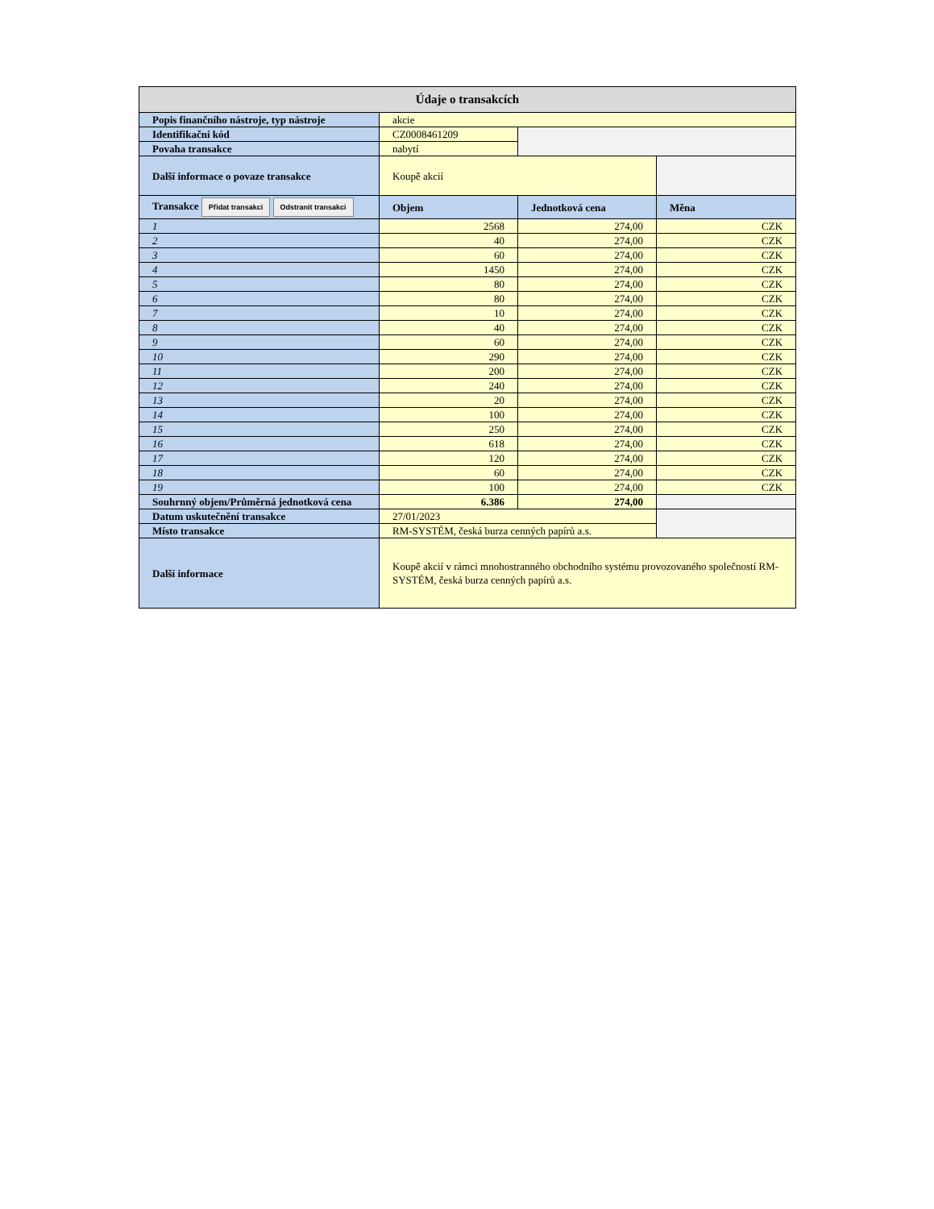| Údaje o transakcích | | | |
| Popis finančního nástroje, typ nástroje | akcie | | |
| Identifikační kód | CZ0008461209 | | |
| Povaha transakce | nabytí | | |
| Další informace o povaze transakce | Koupě akcií | | |
| Transakce Přidat transakci Odstranit transakci | Objem | Jednotková cena | Měna |
| 1 | 2568 | 274,00 | CZK |
| 2 | 40 | 274,00 | CZK |
| 3 | 60 | 274,00 | CZK |
| 4 | 1450 | 274,00 | CZK |
| 5 | 80 | 274,00 | CZK |
| 6 | 80 | 274,00 | CZK |
| 7 | 10 | 274,00 | CZK |
| 8 | 40 | 274,00 | CZK |
| 9 | 60 | 274,00 | CZK |
| 10 | 290 | 274,00 | CZK |
| 11 | 200 | 274,00 | CZK |
| 12 | 240 | 274,00 | CZK |
| 13 | 20 | 274,00 | CZK |
| 14 | 100 | 274,00 | CZK |
| 15 | 250 | 274,00 | CZK |
| 16 | 618 | 274,00 | CZK |
| 17 | 120 | 274,00 | CZK |
| 18 | 60 | 274,00 | CZK |
| 19 | 100 | 274,00 | CZK |
| Souhrnný objem/Průměrná jednotková cena | 6.386 | 274,00 | |
| Datum uskutečnění transakce | 27/01/2023 | | |
| Místo transakce | RM-SYSTÉM, česká burza cenných papírů a.s. | | |
| Další informace | Koupě akcií v rámci mnohostranného obchodního systému provozovaného společností RM-SYSTÉM, česká burza cenných papírů a.s. | | |